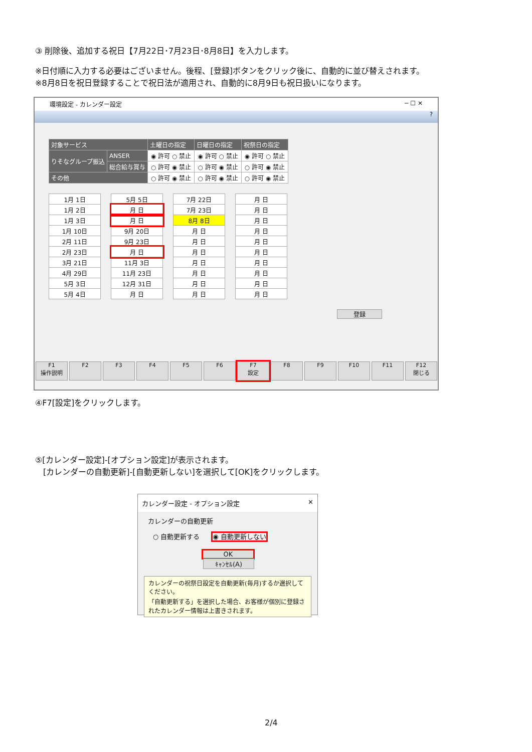③ 削除後、追加する祝日【7月22日･7月23日･8月8日】を入力します。
※日付順に入力する必要はございません。後程、[登録]ボタンをクリック後に、自動的に並び替えされます。
※8月8日を祝日登録することで祝日法が適用され、自動的に8月9日も祝日扱いになります。
環境設定 - カレンダー設定 ─ ☐ ✕
?
| 対象サービス | | 土曜日の指定 | 日曜日の指定 | 祝祭日の指定 |
| --- | --- | --- | --- | --- |
| りそなグループ振込 | ANSER | ◉ 許可 ○ 禁止 | ◉ 許可 ○ 禁止 | ◉ 許可 ○ 禁止 |
| | 総合給与賞与 | ○ 許可 ◉ 禁止 | ○ 許可 ◉ 禁止 | ○ 許可 ◉ 禁止 |
| その他 | | ○ 許可 ◉ 禁止 | ○ 許可 ◉ 禁止 | ○ 許可 ◉ 禁止 |
| 1月 1日 |
| 1月 2日 |
| 1月 3日 |
| 1月 10日 |
| 2月 11日 |
| 2月 23日 |
| 3月 21日 |
| 4月 29日 |
| 5月 3日 |
| 5月 4日 |
| 5月 5日 |
| 月 日 |
| 月 日 |
| 9月 20日 |
| 9月 23日 |
| 月 日 |
| 11月 3日 |
| 11月 23日 |
| 12月 31日 |
| 月 日 |
| 7月 22日 |
| 7月 23日 |
| 8月 8日 |
| 月 日 |
| 月 日 |
| 月 日 |
| 月 日 |
| 月 日 |
| 月 日 |
| 月 日 |
| 月 日 |
| 月 日 |
| 月 日 |
| 月 日 |
| 月 日 |
| 月 日 |
| 月 日 |
| 月 日 |
| 月 日 |
| 月 日 |
登録
F1
操作説明
F2 F3 F4 F5 F6 F7
設定
F8 F9 F10 F11 F12
閉じる
④F7[設定]をクリックします。
⑤[カレンダー設定]-[オプション設定]が表示されます。
　[カレンダーの自動更新]-[自動更新しない]を選択して[OK]をクリックします。
カレンダー設定 - オプション設定 ✕
カレンダーの自動更新
○ 自動更新する　　◉ 自動更新しない
OK　ｷｬﾝｾﾙ(A)
カレンダーの祝祭日設定を自動更新(毎月)するか選択してください。
「自動更新する」を選択した場合、お客様が個別に登録されたカレンダー情報は上書きされます。
2/4